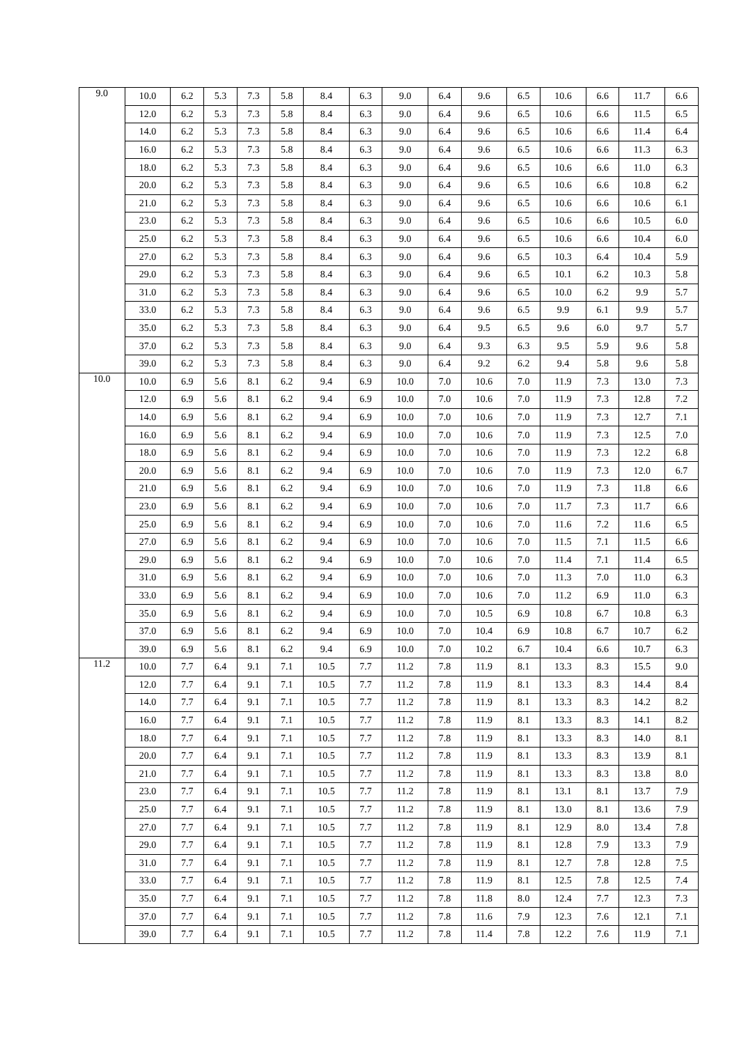| 9.0 | 10.0 | 6.2 | 5.3 | 7.3 | 5.8 | 8.4 | 6.3 | 9.0 | 6.4 | 9.6 | 6.5 | 10.6 | 6.6 | 11.7 | 6.6 |
| | 12.0 | 6.2 | 5.3 | 7.3 | 5.8 | 8.4 | 6.3 | 9.0 | 6.4 | 9.6 | 6.5 | 10.6 | 6.6 | 11.5 | 6.5 |
| | 14.0 | 6.2 | 5.3 | 7.3 | 5.8 | 8.4 | 6.3 | 9.0 | 6.4 | 9.6 | 6.5 | 10.6 | 6.6 | 11.4 | 6.4 |
| | 16.0 | 6.2 | 5.3 | 7.3 | 5.8 | 8.4 | 6.3 | 9.0 | 6.4 | 9.6 | 6.5 | 10.6 | 6.6 | 11.3 | 6.3 |
| | 18.0 | 6.2 | 5.3 | 7.3 | 5.8 | 8.4 | 6.3 | 9.0 | 6.4 | 9.6 | 6.5 | 10.6 | 6.6 | 11.0 | 6.3 |
| | 20.0 | 6.2 | 5.3 | 7.3 | 5.8 | 8.4 | 6.3 | 9.0 | 6.4 | 9.6 | 6.5 | 10.6 | 6.6 | 10.8 | 6.2 |
| | 21.0 | 6.2 | 5.3 | 7.3 | 5.8 | 8.4 | 6.3 | 9.0 | 6.4 | 9.6 | 6.5 | 10.6 | 6.6 | 10.6 | 6.1 |
| | 23.0 | 6.2 | 5.3 | 7.3 | 5.8 | 8.4 | 6.3 | 9.0 | 6.4 | 9.6 | 6.5 | 10.6 | 6.6 | 10.5 | 6.0 |
| | 25.0 | 6.2 | 5.3 | 7.3 | 5.8 | 8.4 | 6.3 | 9.0 | 6.4 | 9.6 | 6.5 | 10.6 | 6.6 | 10.4 | 6.0 |
| | 27.0 | 6.2 | 5.3 | 7.3 | 5.8 | 8.4 | 6.3 | 9.0 | 6.4 | 9.6 | 6.5 | 10.3 | 6.4 | 10.4 | 5.9 |
| | 29.0 | 6.2 | 5.3 | 7.3 | 5.8 | 8.4 | 6.3 | 9.0 | 6.4 | 9.6 | 6.5 | 10.1 | 6.2 | 10.3 | 5.8 |
| | 31.0 | 6.2 | 5.3 | 7.3 | 5.8 | 8.4 | 6.3 | 9.0 | 6.4 | 9.6 | 6.5 | 10.0 | 6.2 | 9.9 | 5.7 |
| | 33.0 | 6.2 | 5.3 | 7.3 | 5.8 | 8.4 | 6.3 | 9.0 | 6.4 | 9.6 | 6.5 | 9.9 | 6.1 | 9.9 | 5.7 |
| | 35.0 | 6.2 | 5.3 | 7.3 | 5.8 | 8.4 | 6.3 | 9.0 | 6.4 | 9.5 | 6.5 | 9.6 | 6.0 | 9.7 | 5.7 |
| | 37.0 | 6.2 | 5.3 | 7.3 | 5.8 | 8.4 | 6.3 | 9.0 | 6.4 | 9.3 | 6.3 | 9.5 | 5.9 | 9.6 | 5.8 |
| | 39.0 | 6.2 | 5.3 | 7.3 | 5.8 | 8.4 | 6.3 | 9.0 | 6.4 | 9.2 | 6.2 | 9.4 | 5.8 | 9.6 | 5.8 |
| 10.0 | 10.0 | 6.9 | 5.6 | 8.1 | 6.2 | 9.4 | 6.9 | 10.0 | 7.0 | 10.6 | 7.0 | 11.9 | 7.3 | 13.0 | 7.3 |
| | 12.0 | 6.9 | 5.6 | 8.1 | 6.2 | 9.4 | 6.9 | 10.0 | 7.0 | 10.6 | 7.0 | 11.9 | 7.3 | 12.8 | 7.2 |
| | 14.0 | 6.9 | 5.6 | 8.1 | 6.2 | 9.4 | 6.9 | 10.0 | 7.0 | 10.6 | 7.0 | 11.9 | 7.3 | 12.7 | 7.1 |
| | 16.0 | 6.9 | 5.6 | 8.1 | 6.2 | 9.4 | 6.9 | 10.0 | 7.0 | 10.6 | 7.0 | 11.9 | 7.3 | 12.5 | 7.0 |
| | 18.0 | 6.9 | 5.6 | 8.1 | 6.2 | 9.4 | 6.9 | 10.0 | 7.0 | 10.6 | 7.0 | 11.9 | 7.3 | 12.2 | 6.8 |
| | 20.0 | 6.9 | 5.6 | 8.1 | 6.2 | 9.4 | 6.9 | 10.0 | 7.0 | 10.6 | 7.0 | 11.9 | 7.3 | 12.0 | 6.7 |
| | 21.0 | 6.9 | 5.6 | 8.1 | 6.2 | 9.4 | 6.9 | 10.0 | 7.0 | 10.6 | 7.0 | 11.9 | 7.3 | 11.8 | 6.6 |
| | 23.0 | 6.9 | 5.6 | 8.1 | 6.2 | 9.4 | 6.9 | 10.0 | 7.0 | 10.6 | 7.0 | 11.7 | 7.3 | 11.7 | 6.6 |
| | 25.0 | 6.9 | 5.6 | 8.1 | 6.2 | 9.4 | 6.9 | 10.0 | 7.0 | 10.6 | 7.0 | 11.6 | 7.2 | 11.6 | 6.5 |
| | 27.0 | 6.9 | 5.6 | 8.1 | 6.2 | 9.4 | 6.9 | 10.0 | 7.0 | 10.6 | 7.0 | 11.5 | 7.1 | 11.5 | 6.6 |
| | 29.0 | 6.9 | 5.6 | 8.1 | 6.2 | 9.4 | 6.9 | 10.0 | 7.0 | 10.6 | 7.0 | 11.4 | 7.1 | 11.4 | 6.5 |
| | 31.0 | 6.9 | 5.6 | 8.1 | 6.2 | 9.4 | 6.9 | 10.0 | 7.0 | 10.6 | 7.0 | 11.3 | 7.0 | 11.0 | 6.3 |
| | 33.0 | 6.9 | 5.6 | 8.1 | 6.2 | 9.4 | 6.9 | 10.0 | 7.0 | 10.6 | 7.0 | 11.2 | 6.9 | 11.0 | 6.3 |
| | 35.0 | 6.9 | 5.6 | 8.1 | 6.2 | 9.4 | 6.9 | 10.0 | 7.0 | 10.5 | 6.9 | 10.8 | 6.7 | 10.8 | 6.3 |
| | 37.0 | 6.9 | 5.6 | 8.1 | 6.2 | 9.4 | 6.9 | 10.0 | 7.0 | 10.4 | 6.9 | 10.8 | 6.7 | 10.7 | 6.2 |
| | 39.0 | 6.9 | 5.6 | 8.1 | 6.2 | 9.4 | 6.9 | 10.0 | 7.0 | 10.2 | 6.7 | 10.4 | 6.6 | 10.7 | 6.3 |
| 11.2 | 10.0 | 7.7 | 6.4 | 9.1 | 7.1 | 10.5 | 7.7 | 11.2 | 7.8 | 11.9 | 8.1 | 13.3 | 8.3 | 15.5 | 9.0 |
| | 12.0 | 7.7 | 6.4 | 9.1 | 7.1 | 10.5 | 7.7 | 11.2 | 7.8 | 11.9 | 8.1 | 13.3 | 8.3 | 14.4 | 8.4 |
| | 14.0 | 7.7 | 6.4 | 9.1 | 7.1 | 10.5 | 7.7 | 11.2 | 7.8 | 11.9 | 8.1 | 13.3 | 8.3 | 14.2 | 8.2 |
| | 16.0 | 7.7 | 6.4 | 9.1 | 7.1 | 10.5 | 7.7 | 11.2 | 7.8 | 11.9 | 8.1 | 13.3 | 8.3 | 14.1 | 8.2 |
| | 18.0 | 7.7 | 6.4 | 9.1 | 7.1 | 10.5 | 7.7 | 11.2 | 7.8 | 11.9 | 8.1 | 13.3 | 8.3 | 14.0 | 8.1 |
| | 20.0 | 7.7 | 6.4 | 9.1 | 7.1 | 10.5 | 7.7 | 11.2 | 7.8 | 11.9 | 8.1 | 13.3 | 8.3 | 13.9 | 8.1 |
| | 21.0 | 7.7 | 6.4 | 9.1 | 7.1 | 10.5 | 7.7 | 11.2 | 7.8 | 11.9 | 8.1 | 13.3 | 8.3 | 13.8 | 8.0 |
| | 23.0 | 7.7 | 6.4 | 9.1 | 7.1 | 10.5 | 7.7 | 11.2 | 7.8 | 11.9 | 8.1 | 13.1 | 8.1 | 13.7 | 7.9 |
| | 25.0 | 7.7 | 6.4 | 9.1 | 7.1 | 10.5 | 7.7 | 11.2 | 7.8 | 11.9 | 8.1 | 13.0 | 8.1 | 13.6 | 7.9 |
| | 27.0 | 7.7 | 6.4 | 9.1 | 7.1 | 10.5 | 7.7 | 11.2 | 7.8 | 11.9 | 8.1 | 12.9 | 8.0 | 13.4 | 7.8 |
| | 29.0 | 7.7 | 6.4 | 9.1 | 7.1 | 10.5 | 7.7 | 11.2 | 7.8 | 11.9 | 8.1 | 12.8 | 7.9 | 13.3 | 7.9 |
| | 31.0 | 7.7 | 6.4 | 9.1 | 7.1 | 10.5 | 7.7 | 11.2 | 7.8 | 11.9 | 8.1 | 12.7 | 7.8 | 12.8 | 7.5 |
| | 33.0 | 7.7 | 6.4 | 9.1 | 7.1 | 10.5 | 7.7 | 11.2 | 7.8 | 11.9 | 8.1 | 12.5 | 7.8 | 12.5 | 7.4 |
| | 35.0 | 7.7 | 6.4 | 9.1 | 7.1 | 10.5 | 7.7 | 11.2 | 7.8 | 11.8 | 8.0 | 12.4 | 7.7 | 12.3 | 7.3 |
| | 37.0 | 7.7 | 6.4 | 9.1 | 7.1 | 10.5 | 7.7 | 11.2 | 7.8 | 11.6 | 7.9 | 12.3 | 7.6 | 12.1 | 7.1 |
| | 39.0 | 7.7 | 6.4 | 9.1 | 7.1 | 10.5 | 7.7 | 11.2 | 7.8 | 11.4 | 7.8 | 12.2 | 7.6 | 11.9 | 7.1 |